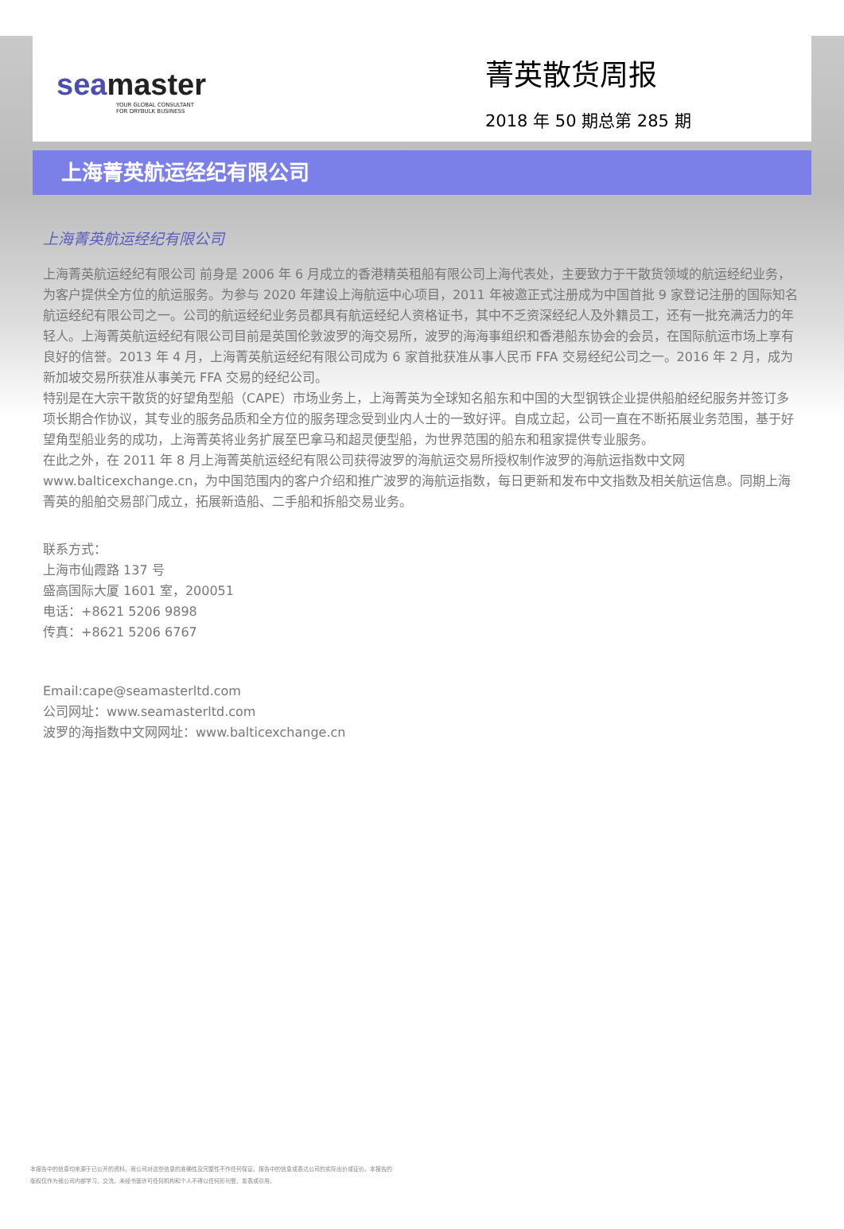seamaster
YOUR GLOBAL CONSULTANT
FOR DRYBULK BUSINESS
菁英散货周报
2018 年 50 期总第 285 期
上海菁英航运经纪有限公司
上海菁英航运经纪有限公司
上海菁英航运经纪有限公司 前身是 2006 年 6 月成立的香港精英租船有限公司上海代表处，主要致力于干散货领域的航运经纪业务，为客户提供全方位的航运服务。为参与 2020 年建设上海航运中心项目，2011 年被邀正式注册成为中国首批 9 家登记注册的国际知名航运经纪有限公司之一。公司的航运经纪业务员都具有航运经纪人资格证书，其中不乏资深经纪人及外籍员工，还有一批充满活力的年轻人。上海菁英航运经纪有限公司目前是英国伦敦波罗的海交易所，波罗的海海事组织和香港船东协会的会员，在国际航运市场上享有良好的信誉。2013 年 4 月，上海菁英航运经纪有限公司成为 6 家首批获准从事人民币 FFA 交易经纪公司之一。2016 年 2 月，成为新加坡交易所获准从事美元 FFA 交易的经纪公司。
特别是在大宗干散货的好望角型船（CAPE）市场业务上，上海菁英为全球知名船东和中国的大型钢铁企业提供船舶经纪服务并签订多项长期合作协议，其专业的服务品质和全方位的服务理念受到业内人士的一致好评。自成立起，公司一直在不断拓展业务范围，基于好望角型船业务的成功，上海菁英将业务扩展至巴拿马和超灵便型船，为世界范围的船东和租家提供专业服务。
在此之外，在 2011 年 8 月上海菁英航运经纪有限公司获得波罗的海航运交易所授权制作波罗的海航运指数中文网 www.balticexchange.cn，为中国范围内的客户介绍和推广波罗的海航运指数，每日更新和发布中文指数及相关航运信息。同期上海菁英的船舶交易部门成立，拓展新造船、二手船和拆船交易业务。
联系方式：
上海市仙霞路 137 号
盛高国际大厦 1601 室，200051
电话：+8621 5206 9898
传真：+8621 5206 6767
Email:cape@seamasterltd.com
公司网址：www.seamasterltd.com
波罗的海指数中文网网址：www.balticexchange.cn
本报告中的信息均来源于已公开的资料，我公司对这些信息的准确性及完整性不作任何保证。报告中的信息或表达公司的实际出价或征价。本报告的版权仅作为我公司内部学习、交流，未经书面许可任何机构和个人不得以任何形刊登、发表或引用。